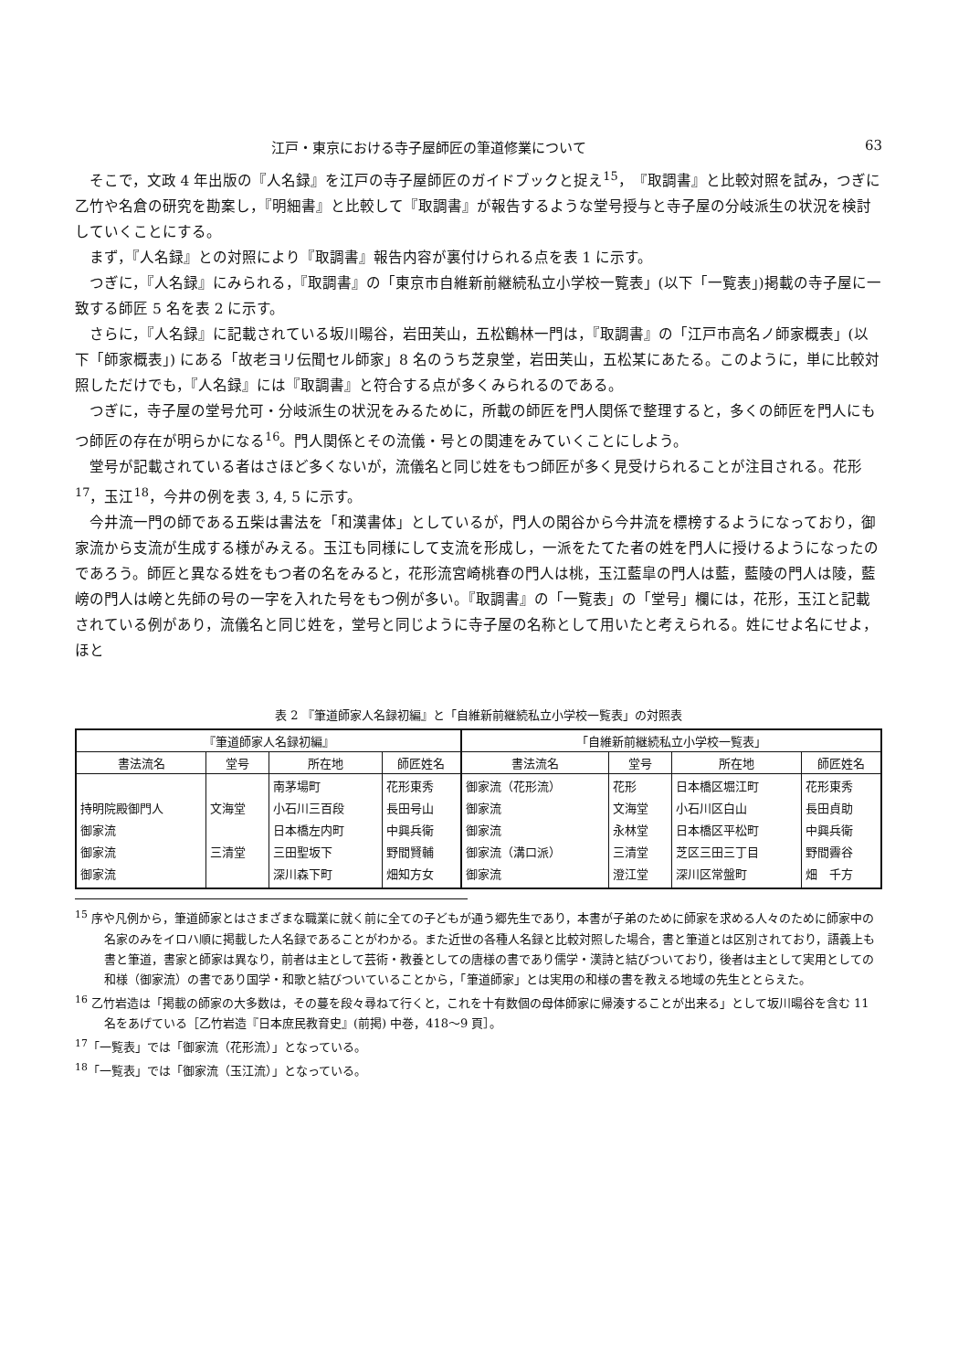江戸・東京における寺子屋師匠の筆道修業について 63
そこで，文政 4 年出版の『人名録』を江戸の寺子屋師匠のガイドブックと捉え<sup>15</sup>，『取調書』と比較対照を試み，つぎに乙竹や名倉の研究を勘案し，『明細書』と比較して『取調書』が報告するような堂号授与と寺子屋の分岐派生の状況を検討していくことにする。
まず，『人名録』との対照により『取調書』報告内容が裏付けられる点を表 1 に示す。
つぎに，『人名録』にみられる，『取調書』の「東京市自維新前継続私立小学校一覧表」(以下「一覧表」)掲載の寺子屋に一致する師匠 5 名を表 2 に示す。
さらに，『人名録』に記載されている坂川暘谷，岩田芙山，五松鶴林一門は，『取調書』の「江戸市高名ノ師家概表」(以下「師家概表」) にある「故老ヨリ伝聞セル師家」8 名のうち芝泉堂，岩田芙山，五松某にあたる。このように，単に比較対照しただけでも，『人名録』には『取調書』と符合する点が多くみられるのである。
つぎに，寺子屋の堂号允可・分岐派生の状況をみるために，所載の師匠を門人関係で整理すると，多くの師匠を門人にもつ師匠の存在が明らかになる<sup>16</sup>。門人関係とその流儀・号との関連をみていくことにしよう。
堂号が記載されている者はさほど多くないが，流儀名と同じ姓をもつ師匠が多く見受けられることが注目される。花形<sup>17</sup>，玉江<sup>18</sup>，今井の例を表 3, 4, 5 に示す。
今井流一門の師である五柴は書法を「和漢書体」としているが，門人の閑谷から今井流を標榜するようになっており，御家流から支流が生成する様がみえる。玉江も同様にして支流を形成し，一派をたてた者の姓を門人に授けるようになったのであろう。師匠と異なる姓をもつ者の名をみると，花形流宮崎桃春の門人は桃，玉江藍皐の門人は藍，藍陵の門人は陵，藍嵭の門人は嵭と先師の号の一字を入れた号をもつ例が多い。『取調書』の「一覧表」の「堂号」欄には，花形，玉江と記載されている例があり，流儀名と同じ姓を，堂号と同じように寺子屋の名称として用いたと考えられる。姓にせよ名にせよ，ほと
表 2 『筆道師家人名録初編』と「自維新前継続私立小学校一覧表」の対照表
| 『筆道師家人名録初編』 | | | | 「自維新前継続私立小学校一覧表」 | | | |
| --- | --- | --- | --- | --- | --- | --- | --- |
| 書法流名 | 堂号 | 所在地 | 師匠姓名 | 書法流名 | 堂号 | 所在地 | 師匠姓名 |
| 持明院殿御門人 御家流 御家流 御家流 | 文海堂 三清堂 | 南茅場町 小石川三百段 日本橋左内町 三田聖坂下 深川森下町 | 花形東秀 長田号山 中興兵衛 野間賢輔 畑知方女 | 御家流（花形流） 御家流 御家流 御家流（溝口派） 御家流 | 花形 文海堂 永林堂 三清堂 澄江堂 | 日本橋区堀江町 小石川区白山 日本橋区平松町 芝区三田三丁目 深川区常盤町 | 花形東秀 長田貞助 中興兵衛 野間霽谷 畑 千方 |
<sup>15</sup> 序や凡例から，筆道師家とはさまざまな職業に就く前に全ての子どもが通う郷先生であり，本書が子弟のために師家を求める人々のために師家中の名家のみをイロハ順に掲載した人名録であることがわかる。また近世の各種人名録と比較対照した場合，書と筆道とは区別されており，語義上も書と筆道，書家と師家は異なり，前者は主として芸術・教養としての唐様の書であり儒学・漢詩と結びついており，後者は主として実用としての和様（御家流）の書であり国学・和歌と結びついていることから，「筆道師家」とは実用の和様の書を教える地域の先生ととらえた。
<sup>16</sup> 乙竹岩造は「掲載の師家の大多数は，その蔓を段々尋ねて行くと，これを十有数個の母体師家に帰湊することが出来る」として坂川暘谷を含む 11 名をあげている［乙竹岩造『日本庶民教育史』(前掲) 中巻，418〜9 頁］。
<sup>17</sup>「一覧表」では「御家流（花形流）」となっている。
<sup>18</sup>「一覧表」では「御家流（玉江流）」となっている。